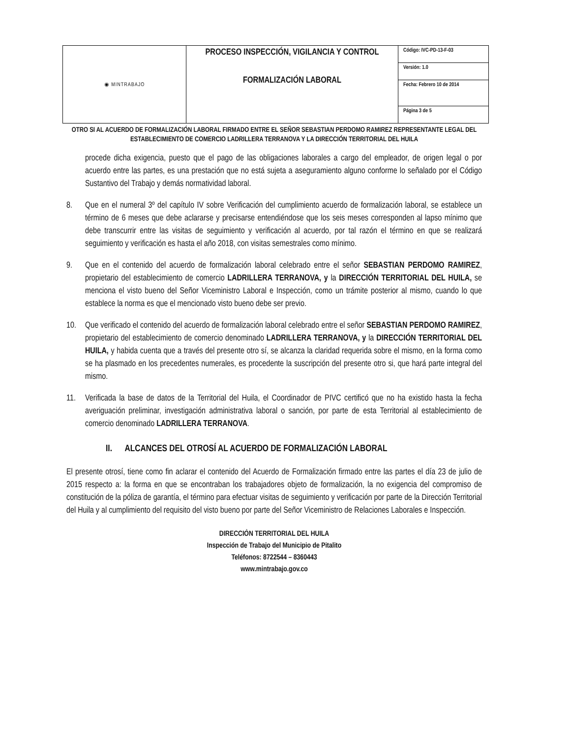| ◉ MINTRABAJO | PROCESO INSPECCIÓN, VIGILANCIA Y CONTROL FORMALIZACIÓN LABORAL | Código: IVC-PD-13-F-03 |
| | | Versión: 1.0 |
| | | Fecha: Febrero 10 de 2014 |
| | | Página 3 de 5 |
OTRO SI AL ACUERDO DE FORMALIZACIÓN LABORAL FIRMADO ENTRE EL SEÑOR SEBASTIAN PERDOMO RAMIREZ REPRESENTANTE LEGAL DEL ESTABLECIMIENTO DE COMERCIO LADRILLERA TERRANOVA Y LA DIRECCIÓN TERRITORIAL DEL HUILA
procede dicha exigencia, puesto que el pago de las obligaciones laborales a cargo del empleador, de origen legal o por acuerdo entre las partes, es una prestación que no está sujeta a aseguramiento alguno conforme lo señalado por el Código Sustantivo del Trabajo y demás normatividad laboral.
8. Que en el numeral 3º del capítulo IV sobre Verificación del cumplimiento acuerdo de formalización laboral, se establece un término de 6 meses que debe aclararse y precisarse entendiéndose que los seis meses corresponden al lapso mínimo que debe transcurrir entre las visitas de seguimiento y verificación al acuerdo, por tal razón el término en que se realizará seguimiento y verificación es hasta el año 2018, con visitas semestrales como mínimo.
9. Que en el contenido del acuerdo de formalización laboral celebrado entre el señor SEBASTIAN PERDOMO RAMIREZ, propietario del establecimiento de comercio LADRILLERA TERRANOVA, y la DIRECCIÓN TERRITORIAL DEL HUILA, se menciona el visto bueno del Señor Viceministro Laboral e Inspección, como un trámite posterior al mismo, cuando lo que establece la norma es que el mencionado visto bueno debe ser previo.
10. Que verificado el contenido del acuerdo de formalización laboral celebrado entre el señor SEBASTIAN PERDOMO RAMIREZ, propietario del establecimiento de comercio denominado LADRILLERA TERRANOVA, y la DIRECCIÓN TERRITORIAL DEL HUILA, y habida cuenta que a través del presente otro sí, se alcanza la claridad requerida sobre el mismo, en la forma como se ha plasmado en los precedentes numerales, es procedente la suscripción del presente otro si, que hará parte integral del mismo.
11. Verificada la base de datos de la Territorial del Huila, el Coordinador de PIVC certificó que no ha existido hasta la fecha averiguación preliminar, investigación administrativa laboral o sanción, por parte de esta Territorial al establecimiento de comercio denominado LADRILLERA TERRANOVA.
II. ALCANCES DEL OTROSÍ AL ACUERDO DE FORMALIZACIÓN LABORAL
El presente otrosí, tiene como fin aclarar el contenido del Acuerdo de Formalización firmado entre las partes el día 23 de julio de 2015 respecto a: la forma en que se encontraban los trabajadores objeto de formalización, la no exigencia del compromiso de constitución de la póliza de garantía, el término para efectuar visitas de seguimiento y verificación por parte de la Dirección Territorial del Huila y al cumplimiento del requisito del visto bueno por parte del Señor Viceministro de Relaciones Laborales e Inspección.
DIRECCIÒN TERRITORIAL DEL HUILA
Inspección de Trabajo del Municipio de Pitalito
Teléfonos: 8722544 – 8360443
www.mintrabajo.gov.co